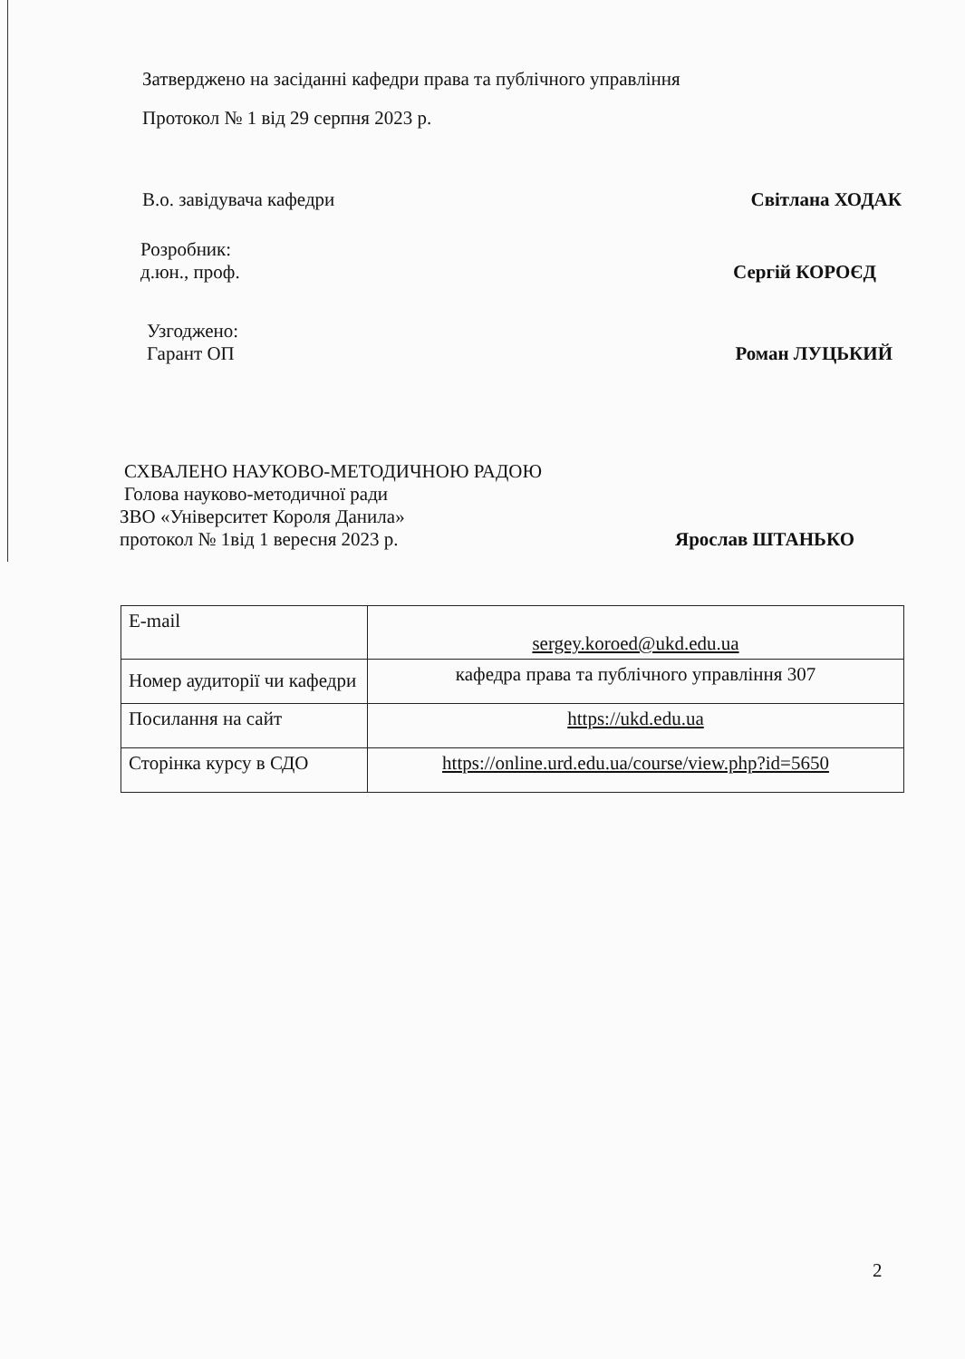Затверджено на засіданні кафедри права та публічного управління
Протокол № 1 від 29 серпня 2023 р.
В.о. завідувача кафедри Світлана ХОДАК
Розробник:
д.юн., проф. Сергій КОРОЄД
Узгоджено:
Гарант ОП Роман ЛУЦЬКИЙ
СХВАЛЕНО НАУКОВО-МЕТОДИЧНОЮ РАДОЮ
Голова науково-методичної ради
ЗВО «Університет Короля Данила»
протокол № 1від 1 вересня 2023 р. Ярослав ШТАНЬКО
| E-mail | sergey.koroed@ukd.edu.ua |
| Номер аудиторії чи кафедри | кафедра права та публічного управління 307 |
| Посилання на сайт | https://ukd.edu.ua |
| Сторінка курсу в СДО | https://online.urd.edu.ua/course/view.php?id=5650 |
2